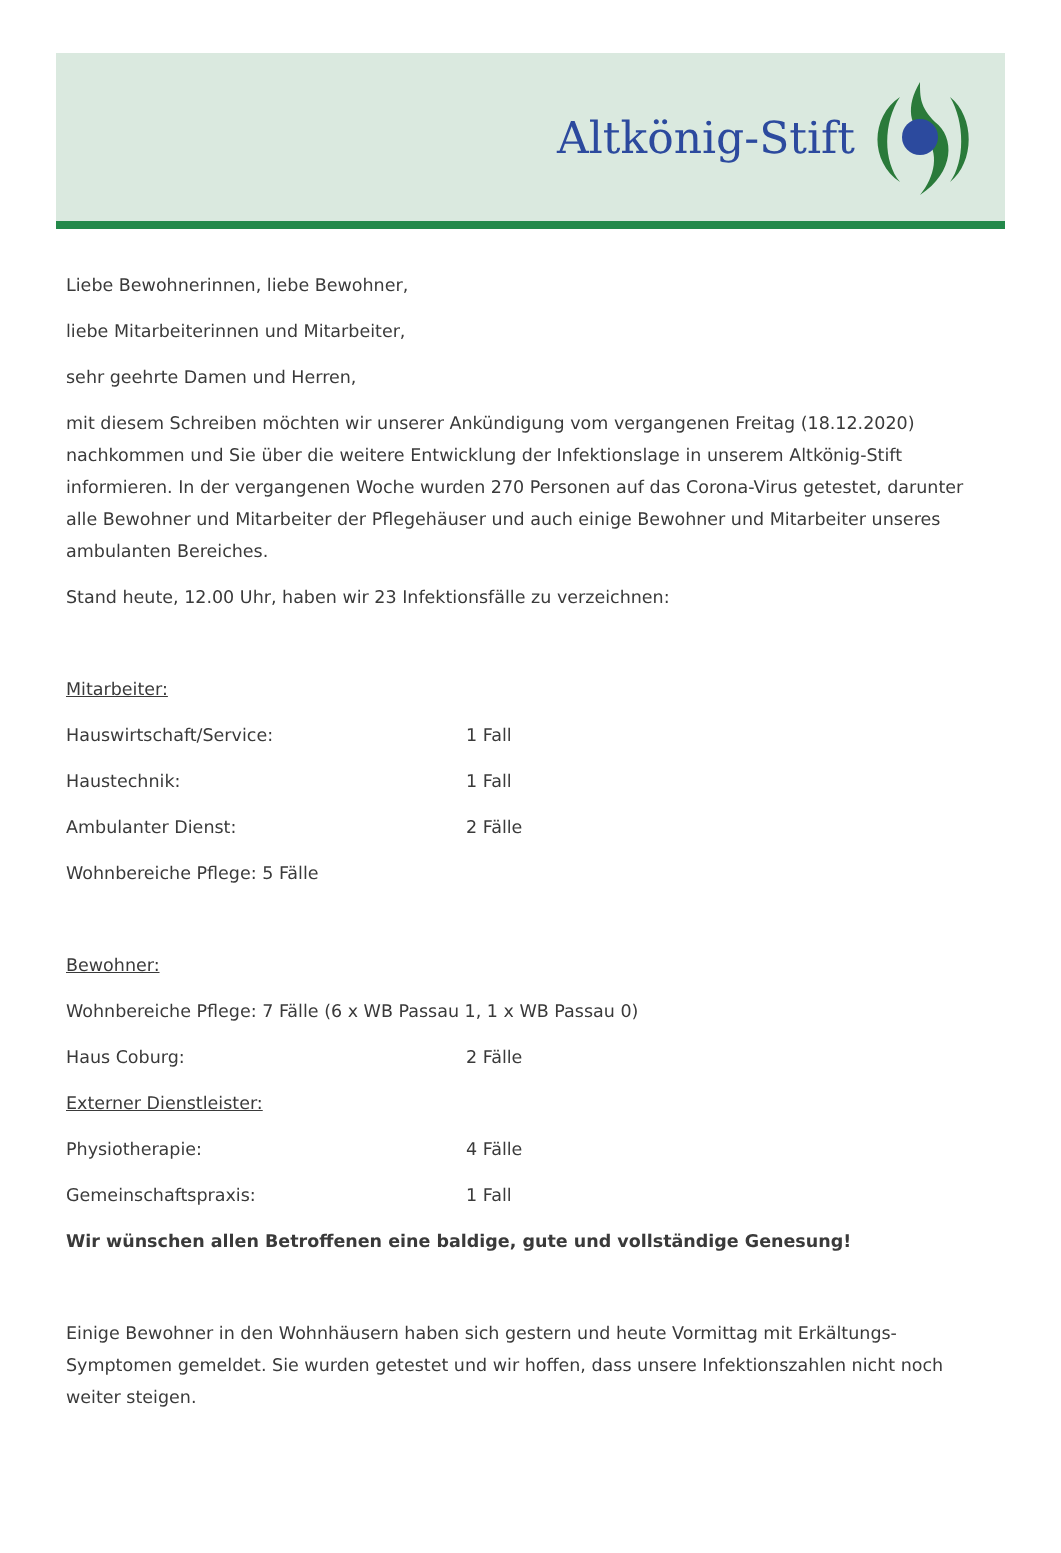Altkönig-Stift
Liebe Bewohnerinnen, liebe Bewohner,
liebe Mitarbeiterinnen und Mitarbeiter,
sehr geehrte Damen und Herren,
mit diesem Schreiben möchten wir unserer Ankündigung vom vergangenen Freitag (18.12.2020) nachkommen und Sie über die weitere Entwicklung der Infektionslage in unserem Altkönig-Stift informieren. In der vergangenen Woche wurden 270 Personen auf das Corona-Virus getestet, darunter alle Bewohner und Mitarbeiter der Pflegehäuser und auch einige Bewohner und Mitarbeiter unseres ambulanten Bereiches.
Stand heute, 12.00 Uhr, haben wir 23 Infektionsfälle zu verzeichnen:
Mitarbeiter:
Hauswirtschaft/Service: 1 Fall
Haustechnik: 1 Fall
Ambulanter Dienst: 2 Fälle
Wohnbereiche Pflege: 5 Fälle
Bewohner:
Wohnbereiche Pflege: 7 Fälle (6 x WB Passau 1, 1 x WB Passau 0)
Haus Coburg: 2 Fälle
Externer Dienstleister:
Physiotherapie: 4 Fälle
Gemeinschaftspraxis: 1 Fall
Wir wünschen allen Betroffenen eine baldige, gute und vollständige Genesung!
Einige Bewohner in den Wohnhäusern haben sich gestern und heute Vormittag mit Erkältungs-Symptomen gemeldet. Sie wurden getestet und wir hoffen, dass unsere Infektionszahlen nicht noch weiter steigen.